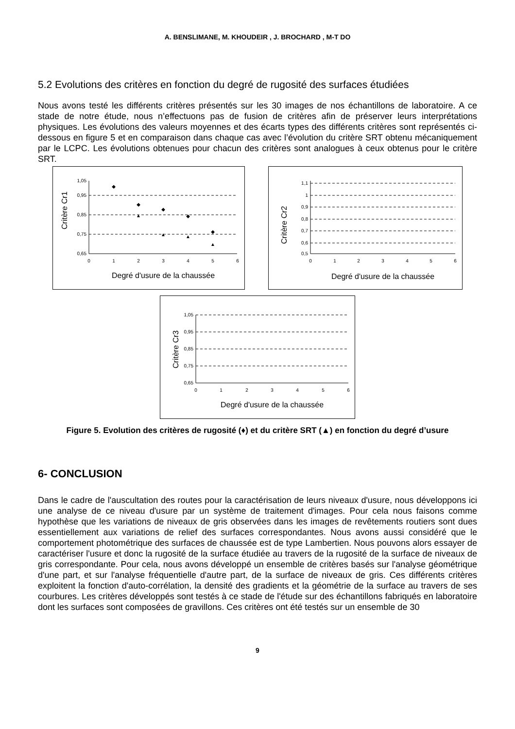A. BENSLIMANE, M. KHOUDEIR , J. BROCHARD , M-T DO
5.2 Evolutions des critères en fonction du degré de rugosité des surfaces étudiées
Nous avons testé les différents critères présentés sur les 30 images de nos échantillons de laboratoire. A ce stade de notre étude, nous n’effectuons pas de fusion de critères afin de préserver leurs interprétations physiques. Les évolutions des valeurs moyennes et des écarts types des différents critères sont représentés ci-dessous en figure 5 et en comparaison dans chaque cas avec l’évolution du critère SRT obtenu mécaniquement par le LCPC. Les évolutions obtenues pour chacun des critères sont analogues à ceux obtenus pour le critère SRT.
1,05
0,95
0,85
0,75
0,65
0
1
2
3
4
5
6
Degré d'usure de la chaussée
Critère Cr1
◆
◆
◆
◆
◆
▲
▲
▲
▲
1,1
1
0,9
0,8
0,7
0,6
0,5
0
1
2
3
4
5
6
Degré d'usure de la chaussée
Critère Cr2
1,05
0,95
0,85
0,75
0,65
0
1
2
3
4
5
6
Degré d'usure de la chaussée
Critère Cr3
Figure 5. Evolution des critères de rugosité (♦) et du critère SRT (▲) en fonction du degré d’usure
6- CONCLUSION
Dans le cadre de l'auscultation des routes pour la caractérisation de leurs niveaux d'usure, nous développons ici une analyse de ce niveau d'usure par un système de traitement d'images. Pour cela nous faisons comme hypothèse que les variations de niveaux de gris observées dans les images de revêtements routiers sont dues essentiellement aux variations de relief des surfaces correspondantes. Nous avons aussi considéré que le comportement photométrique des surfaces de chaussée est de type Lambertien. Nous pouvons alors essayer de caractériser l'usure et donc la rugosité de la surface étudiée au travers de la rugosité de la surface de niveaux de gris correspondante. Pour cela, nous avons développé un ensemble de critères basés sur l'analyse géométrique d'une part, et sur l'analyse fréquentielle d'autre part, de la surface de niveaux de gris. Ces différents critères exploitent la fonction d'auto-corrélation, la densité des gradients et la géométrie de la surface au travers de ses courbures. Les critères développés sont testés à ce stade de l'étude sur des échantillons fabriqués en laboratoire dont les surfaces sont composées de gravillons. Ces critères ont été testés sur un ensemble de 30
9